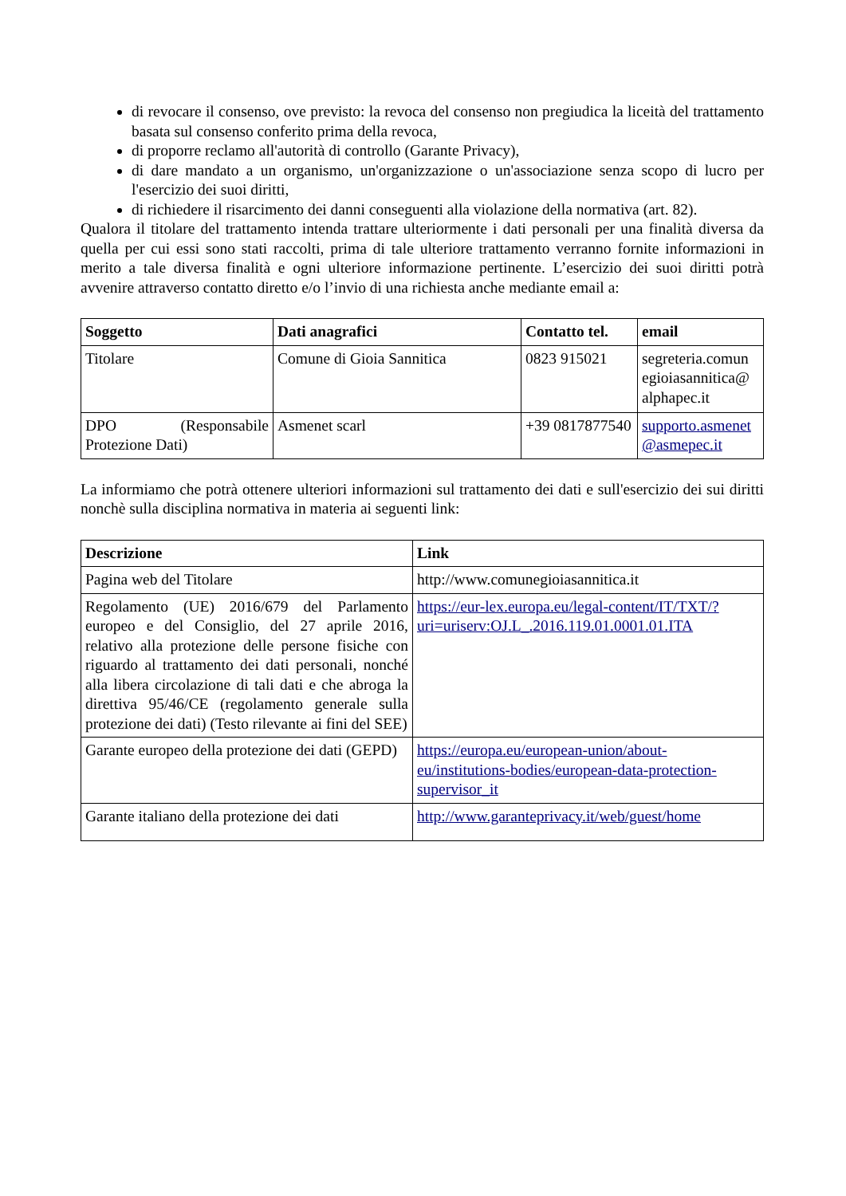di revocare il consenso, ove previsto: la revoca del consenso non pregiudica la liceità del trattamento basata sul consenso conferito prima della revoca,
di proporre reclamo all'autorità di controllo (Garante Privacy),
di dare mandato a un organismo, un'organizzazione o un'associazione senza scopo di lucro per l'esercizio dei suoi diritti,
di richiedere il risarcimento dei danni conseguenti alla violazione della normativa (art. 82).
Qualora il titolare del trattamento intenda trattare ulteriormente i dati personali per una finalità diversa da quella per cui essi sono stati raccolti, prima di tale ulteriore trattamento verranno fornite informazioni in merito a tale diversa finalità e ogni ulteriore informazione pertinente. L’esercizio dei suoi diritti potrà avvenire attraverso contatto diretto e/o l’invio di una richiesta anche mediante email a:
| Soggetto | Dati anagrafici | Contatto tel. | email |
| --- | --- | --- | --- |
| Titolare | Comune di Gioia Sannitica | 0823 915021 | segreteria.comun egioiasannitica@ alphapec.it |
| DPO (Responsabile Protezione Dati) | Asmenet scarl | +39 0817877540 | supporto.asmenet @asmepec.it |
La informiamo che potrà ottenere ulteriori informazioni sul trattamento dei dati e sull'esercizio dei sui diritti nonchè sulla disciplina normativa in materia ai seguenti link:
| Descrizione | Link |
| --- | --- |
| Pagina web del Titolare | http://www.comunegioiasannitica.it |
| Regolamento (UE) 2016/679 del Parlamento europeo e del Consiglio, del 27 aprile 2016, relativo alla protezione delle persone fisiche con riguardo al trattamento dei dati personali, nonché alla libera circolazione di tali dati e che abroga la direttiva 95/46/CE (regolamento generale sulla protezione dei dati) (Testo rilevante ai fini del SEE) | https://eur-lex.europa.eu/legal-content/IT/TXT/?uri=uriserv:OJ.L_.2016.119.01.0001.01.ITA |
| Garante europeo della protezione dei dati (GEPD) | https://europa.eu/european-union/about-eu/institutions-bodies/european-data-protection-supervisor_it |
| Garante italiano della protezione dei dati | http://www.garanteprivacy.it/web/guest/home |